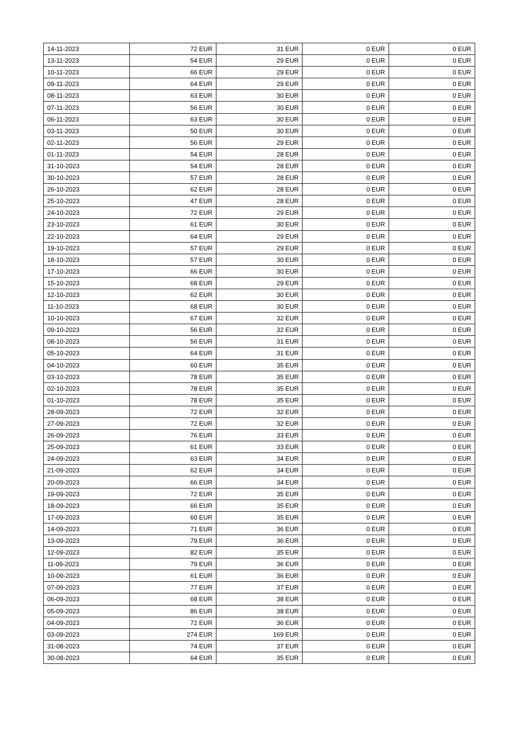| 14-11-2023 | 72 EUR | 31 EUR | 0 EUR | 0 EUR |
| 13-11-2023 | 54 EUR | 29 EUR | 0 EUR | 0 EUR |
| 10-11-2023 | 66 EUR | 29 EUR | 0 EUR | 0 EUR |
| 09-11-2023 | 64 EUR | 29 EUR | 0 EUR | 0 EUR |
| 08-11-2023 | 63 EUR | 30 EUR | 0 EUR | 0 EUR |
| 07-11-2023 | 56 EUR | 30 EUR | 0 EUR | 0 EUR |
| 06-11-2023 | 63 EUR | 30 EUR | 0 EUR | 0 EUR |
| 03-11-2023 | 50 EUR | 30 EUR | 0 EUR | 0 EUR |
| 02-11-2023 | 56 EUR | 29 EUR | 0 EUR | 0 EUR |
| 01-11-2023 | 54 EUR | 28 EUR | 0 EUR | 0 EUR |
| 31-10-2023 | 54 EUR | 28 EUR | 0 EUR | 0 EUR |
| 30-10-2023 | 57 EUR | 28 EUR | 0 EUR | 0 EUR |
| 26-10-2023 | 62 EUR | 28 EUR | 0 EUR | 0 EUR |
| 25-10-2023 | 47 EUR | 28 EUR | 0 EUR | 0 EUR |
| 24-10-2023 | 72 EUR | 29 EUR | 0 EUR | 0 EUR |
| 23-10-2023 | 61 EUR | 30 EUR | 0 EUR | 0 EUR |
| 22-10-2023 | 64 EUR | 29 EUR | 0 EUR | 0 EUR |
| 19-10-2023 | 57 EUR | 29 EUR | 0 EUR | 0 EUR |
| 18-10-2023 | 57 EUR | 30 EUR | 0 EUR | 0 EUR |
| 17-10-2023 | 66 EUR | 30 EUR | 0 EUR | 0 EUR |
| 15-10-2023 | 68 EUR | 29 EUR | 0 EUR | 0 EUR |
| 12-10-2023 | 62 EUR | 30 EUR | 0 EUR | 0 EUR |
| 11-10-2023 | 68 EUR | 30 EUR | 0 EUR | 0 EUR |
| 10-10-2023 | 67 EUR | 32 EUR | 0 EUR | 0 EUR |
| 09-10-2023 | 56 EUR | 32 EUR | 0 EUR | 0 EUR |
| 08-10-2023 | 56 EUR | 31 EUR | 0 EUR | 0 EUR |
| 05-10-2023 | 64 EUR | 31 EUR | 0 EUR | 0 EUR |
| 04-10-2023 | 60 EUR | 35 EUR | 0 EUR | 0 EUR |
| 03-10-2023 | 78 EUR | 35 EUR | 0 EUR | 0 EUR |
| 02-10-2023 | 78 EUR | 35 EUR | 0 EUR | 0 EUR |
| 01-10-2023 | 78 EUR | 35 EUR | 0 EUR | 0 EUR |
| 28-09-2023 | 72 EUR | 32 EUR | 0 EUR | 0 EUR |
| 27-09-2023 | 72 EUR | 32 EUR | 0 EUR | 0 EUR |
| 26-09-2023 | 76 EUR | 33 EUR | 0 EUR | 0 EUR |
| 25-09-2023 | 61 EUR | 33 EUR | 0 EUR | 0 EUR |
| 24-09-2023 | 63 EUR | 34 EUR | 0 EUR | 0 EUR |
| 21-09-2023 | 62 EUR | 34 EUR | 0 EUR | 0 EUR |
| 20-09-2023 | 66 EUR | 34 EUR | 0 EUR | 0 EUR |
| 19-09-2023 | 72 EUR | 35 EUR | 0 EUR | 0 EUR |
| 18-09-2023 | 66 EUR | 35 EUR | 0 EUR | 0 EUR |
| 17-09-2023 | 60 EUR | 35 EUR | 0 EUR | 0 EUR |
| 14-09-2023 | 71 EUR | 36 EUR | 0 EUR | 0 EUR |
| 13-09-2023 | 79 EUR | 36 EUR | 0 EUR | 0 EUR |
| 12-09-2023 | 82 EUR | 35 EUR | 0 EUR | 0 EUR |
| 11-09-2023 | 79 EUR | 36 EUR | 0 EUR | 0 EUR |
| 10-09-2023 | 61 EUR | 36 EUR | 0 EUR | 0 EUR |
| 07-09-2023 | 77 EUR | 37 EUR | 0 EUR | 0 EUR |
| 06-09-2023 | 68 EUR | 38 EUR | 0 EUR | 0 EUR |
| 05-09-2023 | 86 EUR | 38 EUR | 0 EUR | 0 EUR |
| 04-09-2023 | 72 EUR | 36 EUR | 0 EUR | 0 EUR |
| 03-09-2023 | 274 EUR | 169 EUR | 0 EUR | 0 EUR |
| 31-08-2023 | 74 EUR | 37 EUR | 0 EUR | 0 EUR |
| 30-08-2023 | 64 EUR | 35 EUR | 0 EUR | 0 EUR |